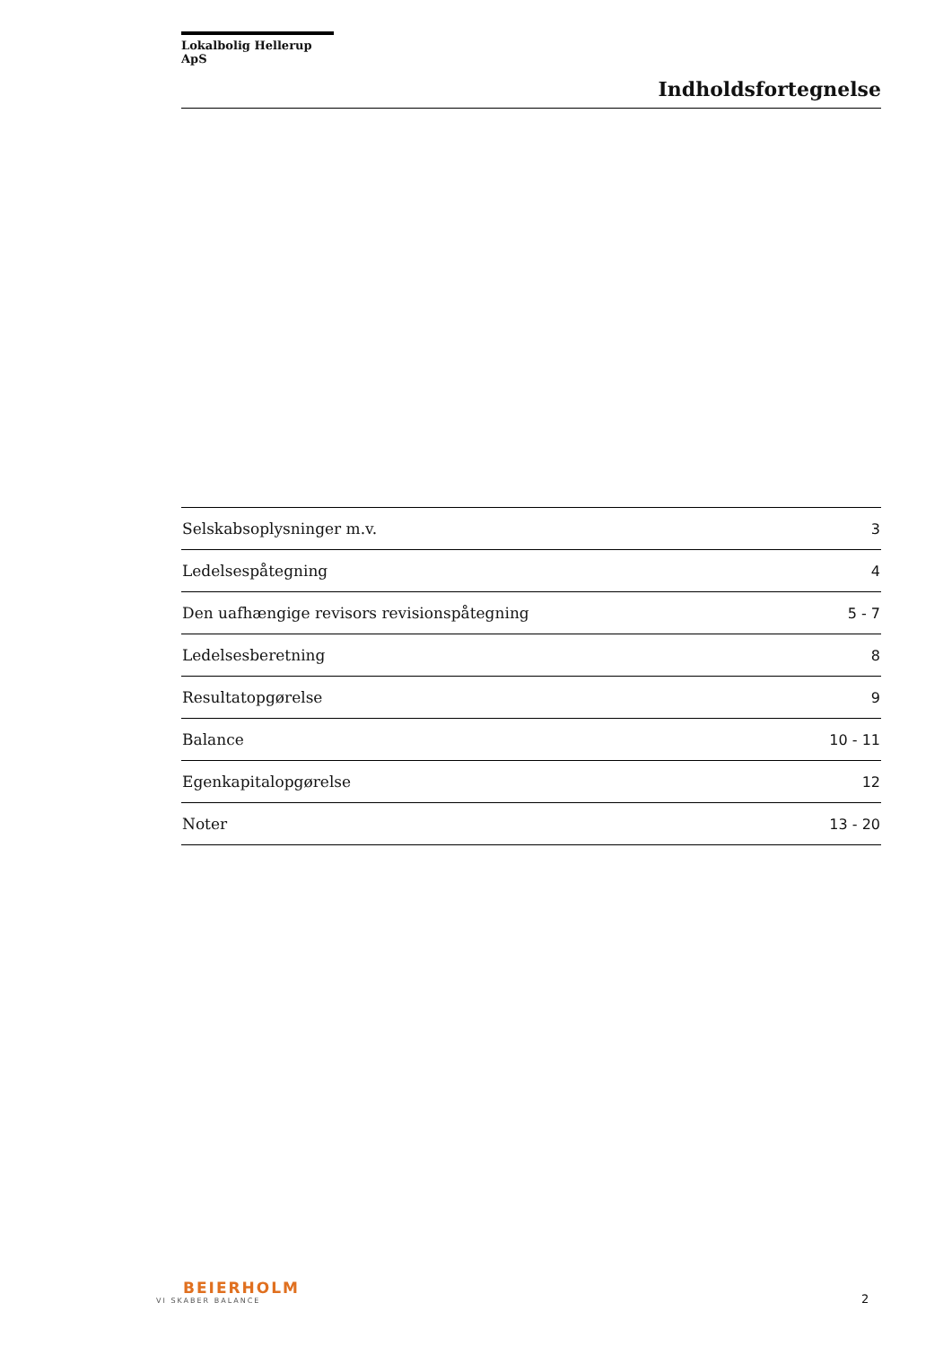Lokalbolig Hellerup ApS
Indholdsfortegnelse
| Selskabsoplysninger m.v. | 3 |
| Ledelsespåtegning | 4 |
| Den uafhængige revisors revisionspåtegning | 5 - 7 |
| Ledelsesberetning | 8 |
| Resultatopgørelse | 9 |
| Balance | 10 - 11 |
| Egenkapitalopgørelse | 12 |
| Noter | 13 - 20 |
BEIERHOLM
VI SKABER BALANCE
2